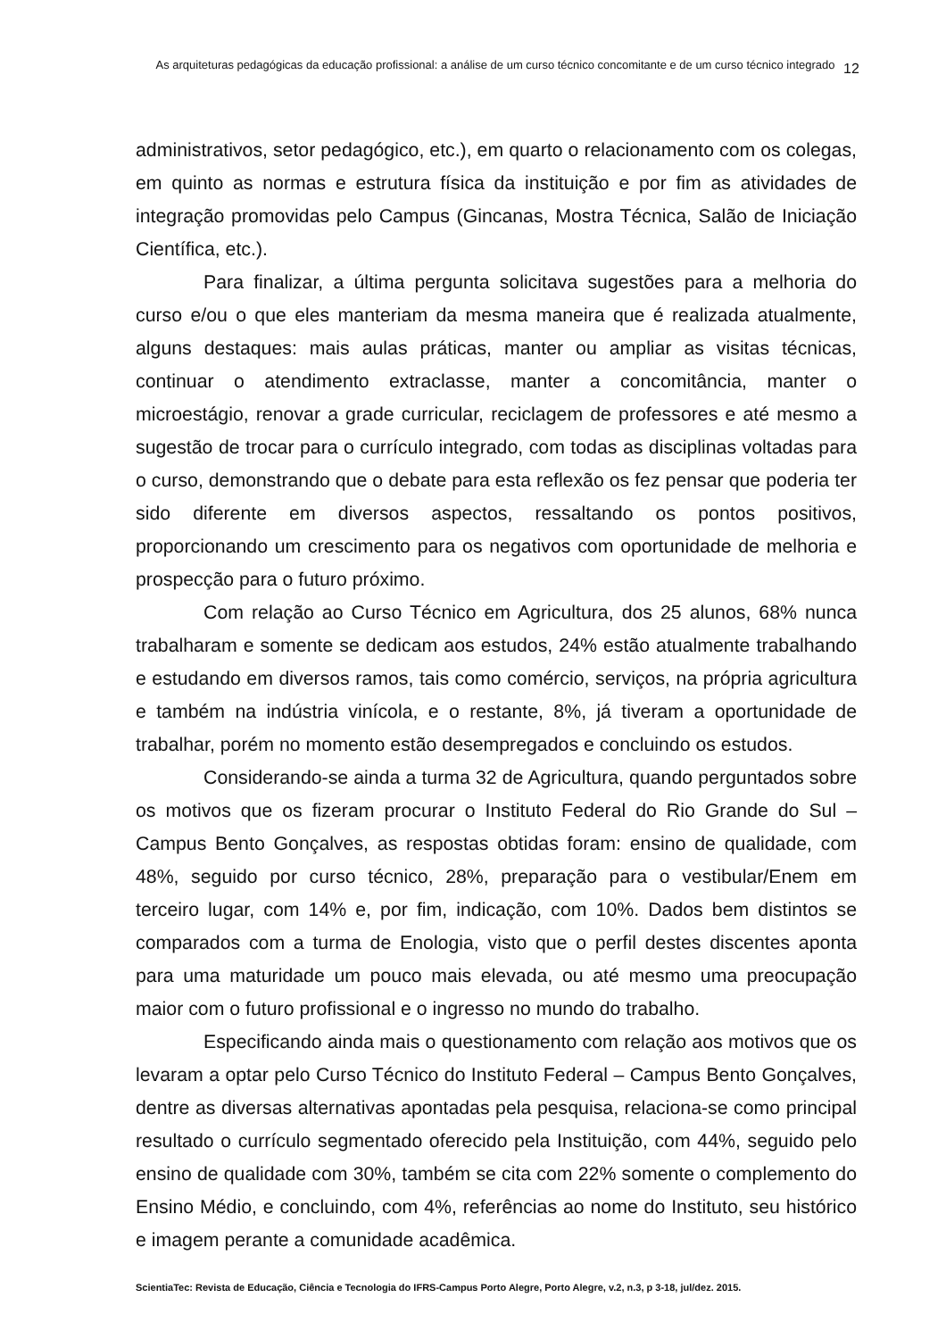As arquiteturas pedagógicas da educação profissional: a análise de um curso técnico concomitante e de um curso técnico integrado
12
administrativos, setor pedagógico, etc.), em quarto o relacionamento com os colegas, em quinto as normas e estrutura física da instituição e por fim as atividades de integração promovidas pelo Campus (Gincanas, Mostra Técnica, Salão de Iniciação Científica, etc.).
Para finalizar, a última pergunta solicitava sugestões para a melhoria do curso e/ou o que eles manteriam da mesma maneira que é realizada atualmente, alguns destaques: mais aulas práticas, manter ou ampliar as visitas técnicas, continuar o atendimento extraclasse, manter a concomitância, manter o microestágio, renovar a grade curricular, reciclagem de professores e até mesmo a sugestão de trocar para o currículo integrado, com todas as disciplinas voltadas para o curso, demonstrando que o debate para esta reflexão os fez pensar que poderia ter sido diferente em diversos aspectos, ressaltando os pontos positivos, proporcionando um crescimento para os negativos com oportunidade de melhoria e prospecção para o futuro próximo.
Com relação ao Curso Técnico em Agricultura, dos 25 alunos, 68% nunca trabalharam e somente se dedicam aos estudos, 24% estão atualmente trabalhando e estudando em diversos ramos, tais como comércio, serviços, na própria agricultura e também na indústria vinícola, e o restante, 8%, já tiveram a oportunidade de trabalhar, porém no momento estão desempregados e concluindo os estudos.
Considerando-se ainda a turma 32 de Agricultura, quando perguntados sobre os motivos que os fizeram procurar o Instituto Federal do Rio Grande do Sul – Campus Bento Gonçalves, as respostas obtidas foram: ensino de qualidade, com 48%, seguido por curso técnico, 28%, preparação para o vestibular/Enem em terceiro lugar, com 14% e, por fim, indicação, com 10%. Dados bem distintos se comparados com a turma de Enologia, visto que o perfil destes discentes aponta para uma maturidade um pouco mais elevada, ou até mesmo uma preocupação maior com o futuro profissional e o ingresso no mundo do trabalho.
Especificando ainda mais o questionamento com relação aos motivos que os levaram a optar pelo Curso Técnico do Instituto Federal – Campus Bento Gonçalves, dentre as diversas alternativas apontadas pela pesquisa, relaciona-se como principal resultado o currículo segmentado oferecido pela Instituição, com 44%, seguido pelo ensino de qualidade com 30%, também se cita com 22% somente o complemento do Ensino Médio, e concluindo, com 4%, referências ao nome do Instituto, seu histórico e imagem perante a comunidade acadêmica.
ScientiaTec: Revista de Educação, Ciência e Tecnologia do IFRS-Campus Porto Alegre, Porto Alegre, v.2, n.3, p 3-18, jul/dez. 2015.